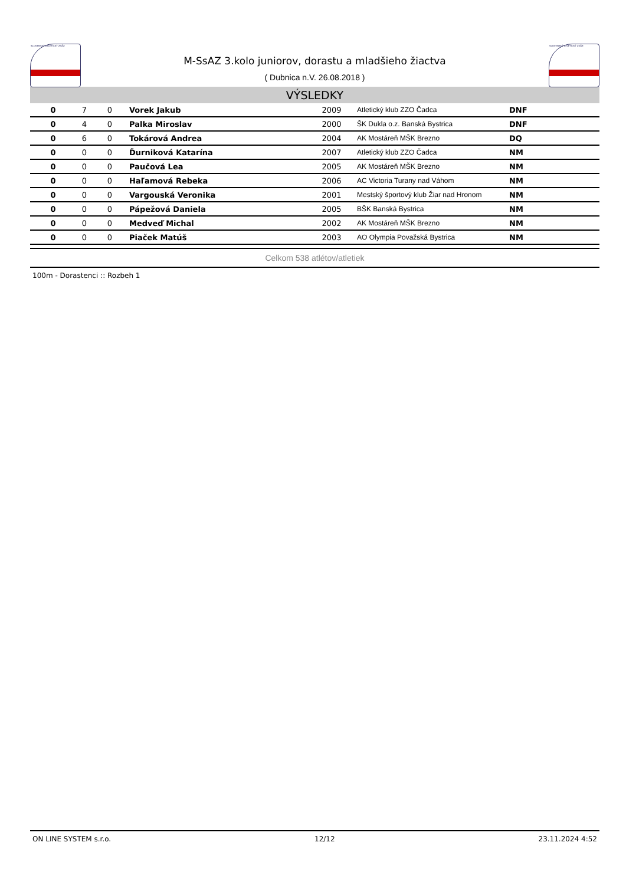SLOVENSKÝ ATLETICKÝ ZVÄZ
M-SsAZ 3.kolo juniorov, dorastu a mladšieho žiactva
( Dubnica n.V. 26.08.2018 )
SLOVENSKÝ ATLETICKÝ ZVÄZ
VÝSLEDKY
| 0 | 7 | 0 | Vorek Jakub | 2009 | Atletický klub ZZO Čadca | DNF |
| 0 | 4 | 0 | Palka Miroslav | 2000 | ŠK Dukla o.z. Banská Bystrica | DNF |
| 0 | 6 | 0 | Tokárová Andrea | 2004 | AK Mostáreň MŠK Brezno | DQ |
| 0 | 0 | 0 | Ďurniková Katarína | 2007 | Atletický klub ZZO Čadca | NM |
| 0 | 0 | 0 | Paučová Lea | 2005 | AK Mostáreň MŠK Brezno | NM |
| 0 | 0 | 0 | Haľamová Rebeka | 2006 | AC Victoria Turany nad Váhom | NM |
| 0 | 0 | 0 | Vargouská Veronika | 2001 | Mestský športový klub Žiar nad Hronom | NM |
| 0 | 0 | 0 | Pápežová Daniela | 2005 | BŠK Banská Bystrica | NM |
| 0 | 0 | 0 | Medveď Michal | 2002 | AK Mostáreň MŠK Brezno | NM |
| 0 | 0 | 0 | Piaček Matúš | 2003 | AO Olympia Považská Bystrica | NM |
Celkom 538 atlétov/atletiek
100m - Dorastenci :: Rozbeh 1
ON LINE SYSTEM s.r.o. 12/12 23.11.2024 4:52